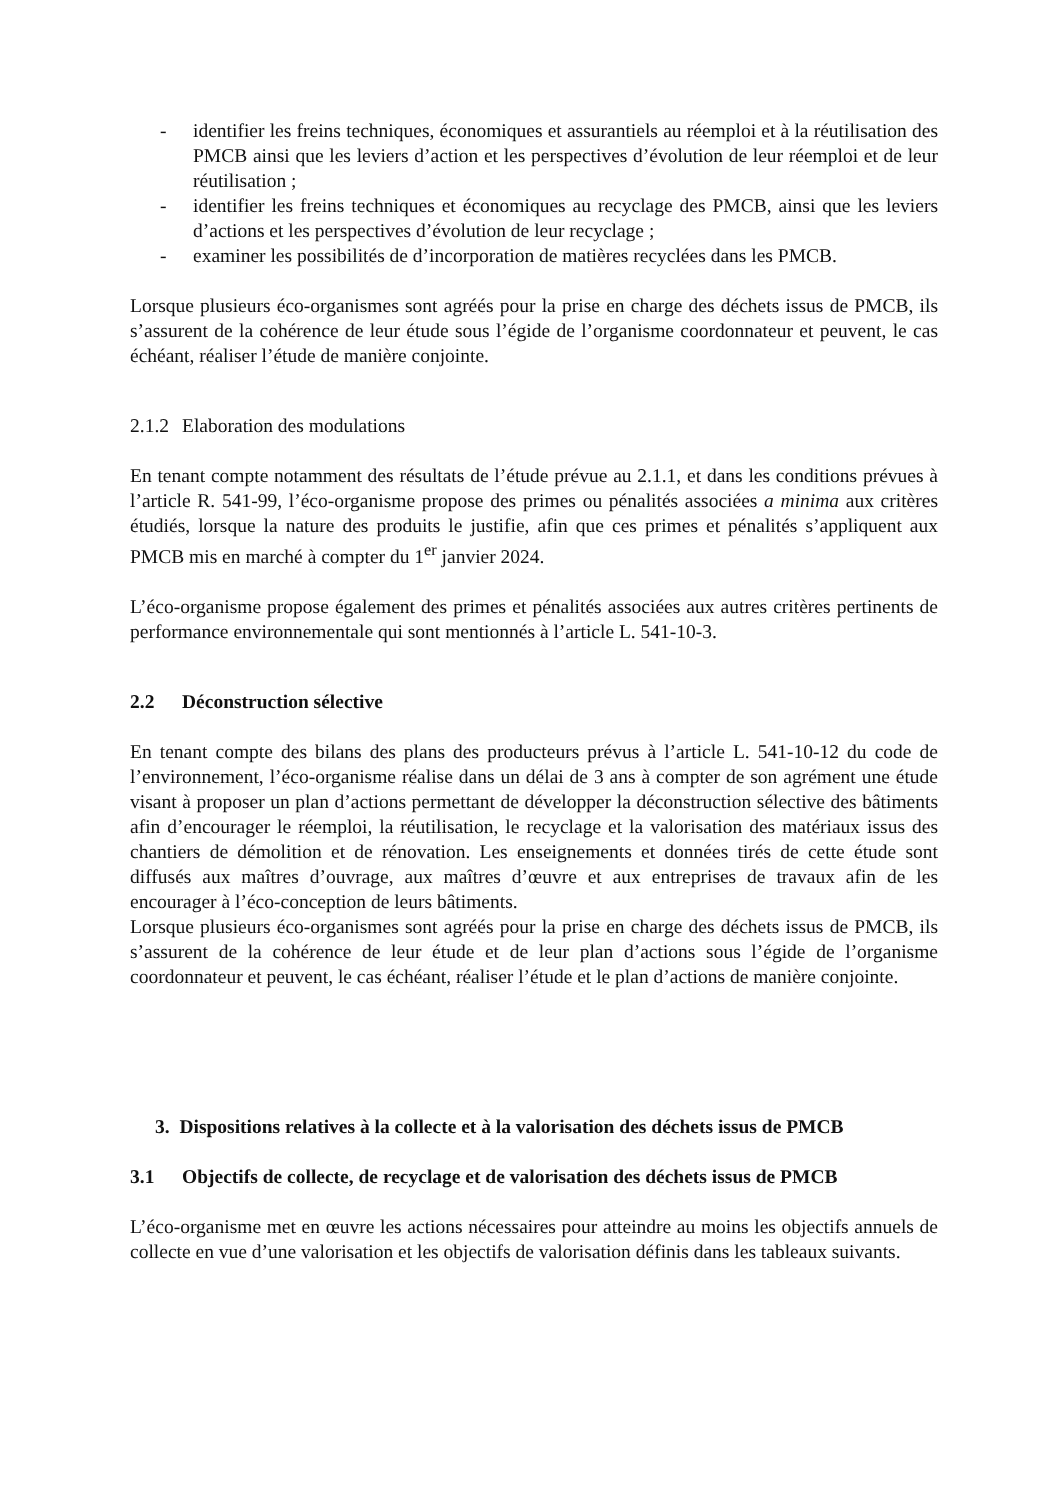- identifier les freins techniques, économiques et assurantiels au réemploi et à la réutilisation des PMCB ainsi que les leviers d’action et les perspectives d’évolution de leur réemploi et de leur réutilisation ;
- identifier les freins techniques et économiques au recyclage des PMCB, ainsi que les leviers d’actions et les perspectives d’évolution de leur recyclage ;
- examiner les possibilités de d’incorporation de matières recyclées dans les PMCB.
Lorsque plusieurs éco-organismes sont agréés pour la prise en charge des déchets issus de PMCB, ils s’assurent de la cohérence de leur étude sous l’égide de l’organisme coordonnateur et peuvent, le cas échéant, réaliser l’étude de manière conjointe.
2.1.2 Elaboration des modulations
En tenant compte notamment des résultats de l’étude prévue au 2.1.1, et dans les conditions prévues à l’article R. 541-99, l’éco-organisme propose des primes ou pénalités associées a minima aux critères étudiés, lorsque la nature des produits le justifie, afin que ces primes et pénalités s’appliquent aux PMCB mis en marché à compter du 1<sup>er</sup> janvier 2024.
L’éco-organisme propose également des primes et pénalités associées aux autres critères pertinents de performance environnementale qui sont mentionnés à l’article L. 541-10-3.
2.2 Déconstruction sélective
En tenant compte des bilans des plans des producteurs prévus à l’article L. 541-10-12 du code de l’environnement, l’éco-organisme réalise dans un délai de 3 ans à compter de son agrément une étude visant à proposer un plan d’actions permettant de développer la déconstruction sélective des bâtiments afin d’encourager le réemploi, la réutilisation, le recyclage et la valorisation des matériaux issus des chantiers de démolition et de rénovation. Les enseignements et données tirés de cette étude sont diffusés aux maîtres d’ouvrage, aux maîtres d’œuvre et aux entreprises de travaux afin de les encourager à l’éco-conception de leurs bâtiments.
Lorsque plusieurs éco-organismes sont agréés pour la prise en charge des déchets issus de PMCB, ils s’assurent de la cohérence de leur étude et de leur plan d’actions sous l’égide de l’organisme coordonnateur et peuvent, le cas échéant, réaliser l’étude et le plan d’actions de manière conjointe.
3. Dispositions relatives à la collecte et à la valorisation des déchets issus de PMCB
3.1 Objectifs de collecte, de recyclage et de valorisation des déchets issus de PMCB
L’éco-organisme met en œuvre les actions nécessaires pour atteindre au moins les objectifs annuels de collecte en vue d’une valorisation et les objectifs de valorisation définis dans les tableaux suivants.